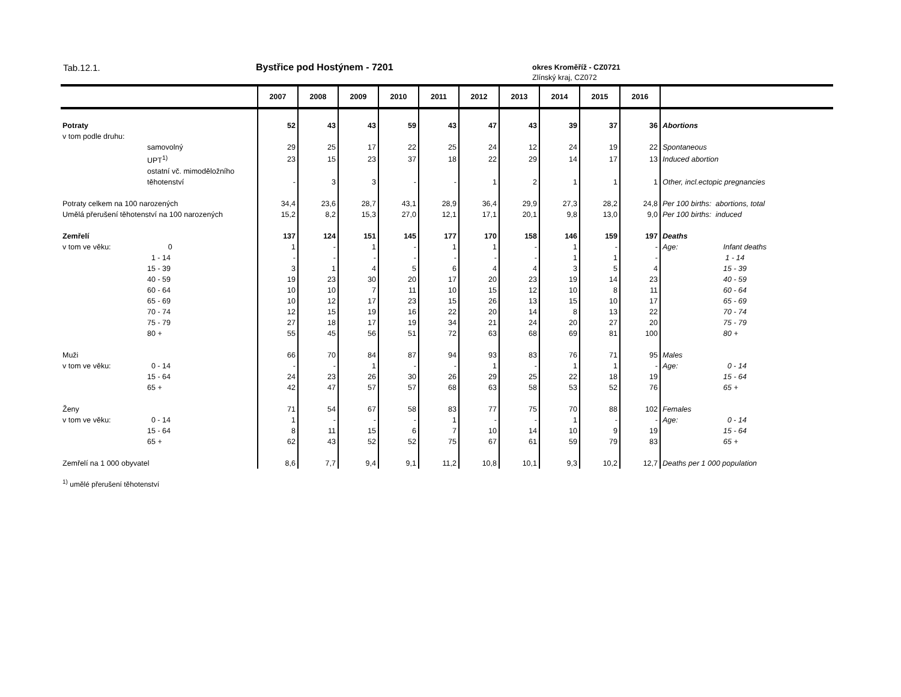Tab.12.1. Bystřice pod Hostýnem - 7201 okres Kroměříž - CZ0721
Zlínský kraj, CZ072
| | | 2007 | 2008 | 2009 | 2010 | 2011 | 2012 | 2013 | 2014 | 2015 | 2016 | | |
| --- | --- | --- | --- | --- | --- | --- | --- | --- | --- | --- | --- | --- | --- |
| Potraty | | 52 | 43 | 43 | 59 | 43 | 47 | 43 | 39 | 37 | 36 | Abortions | |
| v tom podle druhu: | | | | | | | | | | | | | |
| | samovolný | 29 | 25 | 17 | 22 | 25 | 24 | 12 | 24 | 19 | 22 | Spontaneous | |
| | UPT<sup>1)</sup> | 23 | 15 | 23 | 37 | 18 | 22 | 29 | 14 | 17 | 13 | Induced abortion | |
| | ostatní vč. mimoděložního těhotenství | - | 3 | 3 | - | - | 1 | 2 | 1 | 1 | 1 | Other, incl.ectopic pregnancies | |
| Potraty celkem na 100 narozených | | 34,4 | 23,6 | 28,7 | 43,1 | 28,9 | 36,4 | 29,9 | 27,3 | 28,2 | 24,8 | Per 100 births: abortions, total | |
| Umělá přerušení těhotenství na 100 narozených | | 15,2 | 8,2 | 15,3 | 27,0 | 12,1 | 17,1 | 20,1 | 9,8 | 13,0 | 9,0 | Per 100 births: induced | |
| Zemřelí | | 137 | 124 | 151 | 145 | 177 | 170 | 158 | 146 | 159 | 197 | Deaths | |
| v tom ve věku: | 0 | 1 | - | 1 | - | 1 | 1 | - | 1 | - | - | Age: | Infant deaths |
| | 1 - 14 | - | - | - | - | - | - | - | 1 | 1 | - | | 1 - 14 |
| | 15 - 39 | 3 | 1 | 4 | 5 | 6 | 4 | 4 | 3 | 5 | 4 | | 15 - 39 |
| | 40 - 59 | 19 | 23 | 30 | 20 | 17 | 20 | 23 | 19 | 14 | 23 | | 40 - 59 |
| | 60 - 64 | 10 | 10 | 7 | 11 | 10 | 15 | 12 | 10 | 8 | 11 | | 60 - 64 |
| | 65 - 69 | 10 | 12 | 17 | 23 | 15 | 26 | 13 | 15 | 10 | 17 | | 65 - 69 |
| | 70 - 74 | 12 | 15 | 19 | 16 | 22 | 20 | 14 | 8 | 13 | 22 | | 70 - 74 |
| | 75 - 79 | 27 | 18 | 17 | 19 | 34 | 21 | 24 | 20 | 27 | 20 | | 75 - 79 |
| | 80 + | 55 | 45 | 56 | 51 | 72 | 63 | 68 | 69 | 81 | 100 | | 80 + |
| Muži | | 66 | 70 | 84 | 87 | 94 | 93 | 83 | 76 | 71 | 95 | Males | |
| v tom ve věku: | 0 - 14 | - | - | 1 | - | - | 1 | - | 1 | 1 | - | Age: | 0 - 14 |
| | 15 - 64 | 24 | 23 | 26 | 30 | 26 | 29 | 25 | 22 | 18 | 19 | | 15 - 64 |
| | 65 + | 42 | 47 | 57 | 57 | 68 | 63 | 58 | 53 | 52 | 76 | | 65 + |
| Ženy | | 71 | 54 | 67 | 58 | 83 | 77 | 75 | 70 | 88 | 102 | Females | |
| v tom ve věku: | 0 - 14 | 1 | - | - | - | 1 | - | - | 1 | - | - | Age: | 0 - 14 |
| | 15 - 64 | 8 | 11 | 15 | 6 | 7 | 10 | 14 | 10 | 9 | 19 | | 15 - 64 |
| | 65 + | 62 | 43 | 52 | 52 | 75 | 67 | 61 | 59 | 79 | 83 | | 65 + |
| Zemřelí na 1 000 obyvatel | | 8,6 | 7,7 | 9,4 | 9,1 | 11,2 | 10,8 | 10,1 | 9,3 | 10,2 | 12,7 | Deaths per 1 000 population | |
<sup>1)</sup> umělé přerušení těhotenství